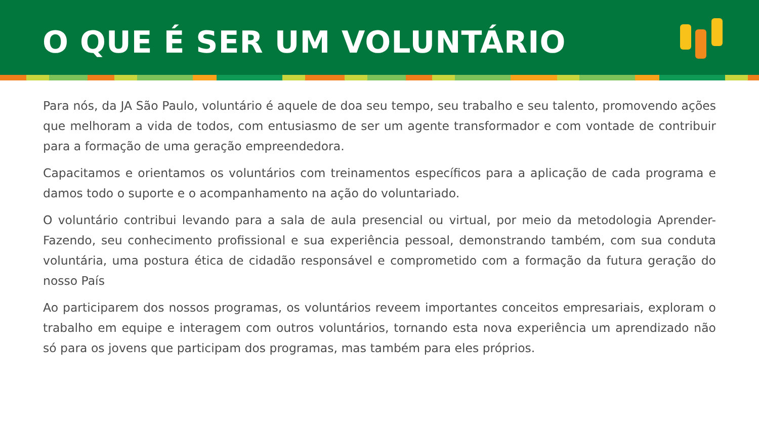O QUE É SER UM VOLUNTÁRIO
Para nós, da JA São Paulo, voluntário é aquele de doa seu tempo, seu trabalho e seu talento, promovendo ações que melhoram a vida de todos, com entusiasmo de ser um agente transformador e com vontade de contribuir para a formação de uma geração empreendedora.
Capacitamos e orientamos os voluntários com treinamentos específicos para a aplicação de cada programa e damos todo o suporte e o acompanhamento na ação do voluntariado.
O voluntário contribui levando para a sala de aula presencial ou virtual, por meio da metodologia Aprender-Fazendo, seu conhecimento profissional e sua experiência pessoal, demonstrando também, com sua conduta voluntária, uma postura ética de cidadão responsável e comprometido com a formação da futura geração do nosso País
Ao participarem dos nossos programas, os voluntários reveem importantes conceitos empresariais, exploram o trabalho em equipe e interagem com outros voluntários, tornando esta nova experiência um aprendizado não só para os jovens que participam dos programas, mas também para eles próprios.